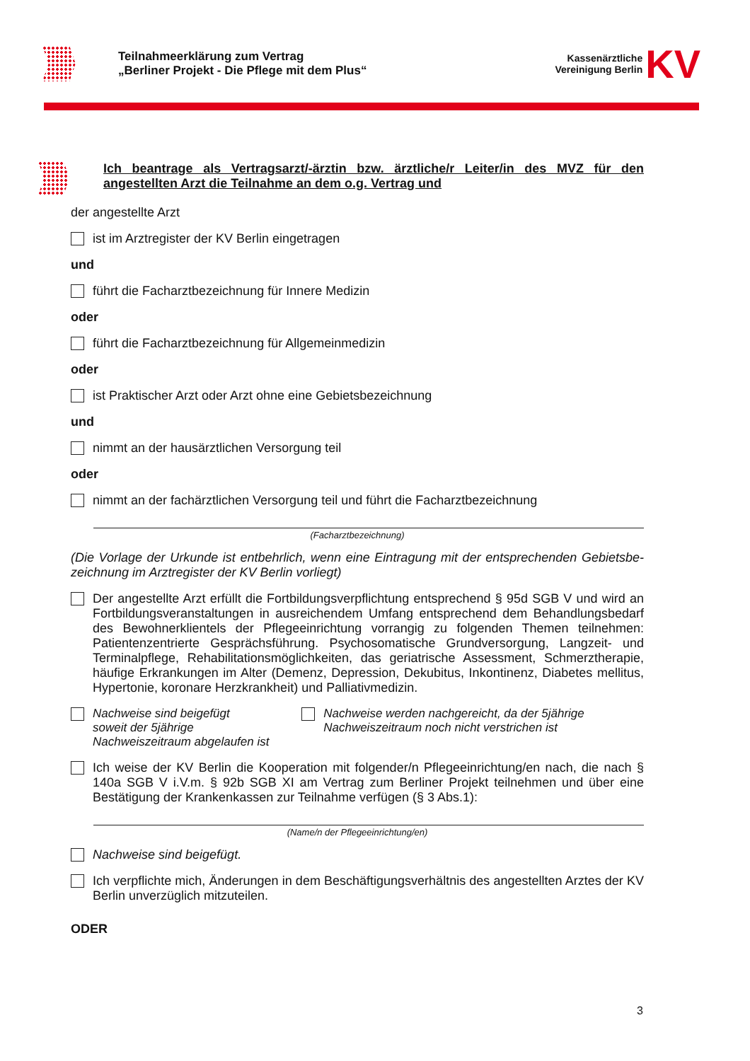Teilnahmeerklärung zum Vertrag
„Berliner Projekt - Die Pflege mit dem Plus“
Kassenärztliche
Vereinigung Berlin
KV
Ich beantrage als Vertragsarzt/-ärztin bzw. ärztliche/r Leiter/in des MVZ für den angestellten Arzt die Teilnahme an dem o.g. Vertrag und
der angestellte Arzt
ist im Arztregister der KV Berlin eingetragen
und
führt die Facharztbezeichnung für Innere Medizin
oder
führt die Facharztbezeichnung für Allgemeinmedizin
oder
ist Praktischer Arzt oder Arzt ohne eine Gebietsbezeichnung
und
nimmt an der hausärztlichen Versorgung teil
oder
nimmt an der fachärztlichen Versorgung teil und führt die Facharztbezeichnung
(Facharztbezeichnung)
(Die Vorlage der Urkunde ist entbehrlich, wenn eine Eintragung mit der entsprechenden Gebietsbe-zeichnung im Arztregister der KV Berlin vorliegt)
Der angestellte Arzt erfüllt die Fortbildungsverpflichtung entsprechend § 95d SGB V und wird an Fortbildungsveranstaltungen in ausreichendem Umfang entsprechend dem Behandlungsbedarf des Bewohnerklientels der Pflegeeinrichtung vorrangig zu folgenden Themen teilnehmen: Patientenzentrierte Gesprächsführung. Psychosomatische Grundversorgung, Langzeit- und Terminalpflege, Rehabilitationsmöglichkeiten, das geriatrische Assessment, Schmerztherapie, häufige Erkrankungen im Alter (Demenz, Depression, Dekubitus, Inkontinenz, Diabetes mellitus, Hypertonie, koronare Herzkrankheit) und Palliativmedizin.
Nachweise sind beigefügt
soweit der 5jährige Nachweiszeitraum abgelaufen ist
Nachweise werden nachgereicht, da der 5jährige Nachweiszeitraum noch nicht verstrichen ist
Ich weise der KV Berlin die Kooperation mit folgender/n Pflegeeinrichtung/en nach, die nach § 140a SGB V i.V.m. § 92b SGB XI am Vertrag zum Berliner Projekt teilnehmen und über eine Bestätigung der Krankenkassen zur Teilnahme verfügen (§ 3 Abs.1):
(Name/n der Pflegeeinrichtung/en)
Nachweise sind beigefügt.
Ich verpflichte mich, Änderungen in dem Beschäftigungsverhältnis des angestellten Arztes der KV Berlin unverzüglich mitzuteilen.
ODER
3